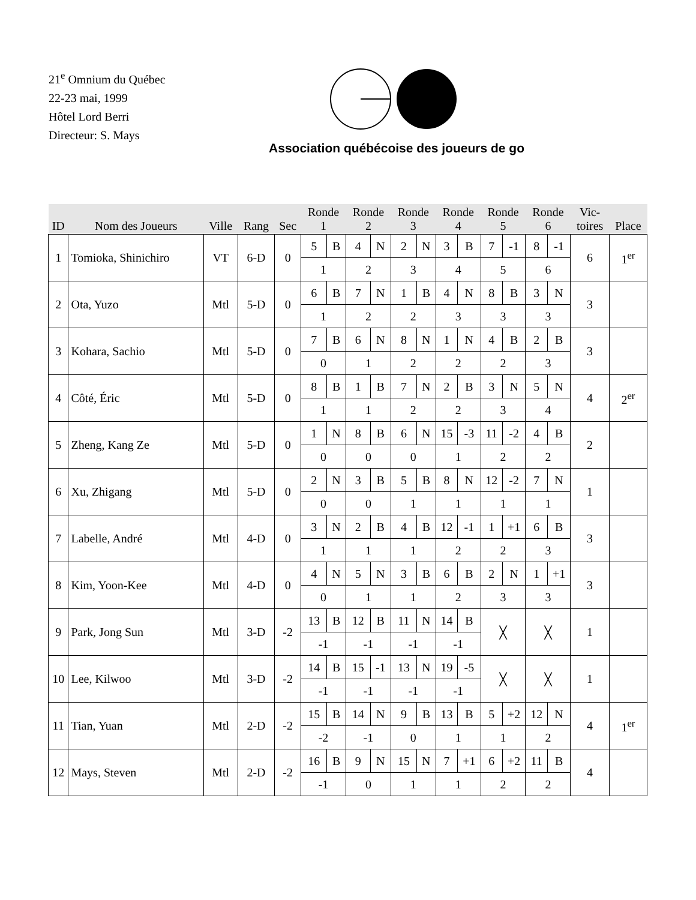21<sup>e</sup> Omnium du Québec
22-23 mai, 1999
Hôtel Lord Berri
Directeur: S. Mays
Association québécoise des joueurs de go
| ID | Nom des Joueurs | Ville | Rang | Sec | Ronde 1 | | Ronde 2 | | Ronde 3 | | Ronde 4 | | Ronde 5 | | Ronde 6 | | Vic- toires | Place |
| --- | --- | --- | --- | --- | --- | --- | --- | --- | --- | --- | --- | --- | --- | --- | --- | --- | --- | --- |
| 1 | Tomioka, Shinichiro | VT | 6-D | 0 | 5 | B | 4 | N | 2 | N | 3 | B | 7 | -1 | 8 | -1 | 6 | 1<sup>er</sup> |
| | | | | | 1 | | 2 | | 3 | | 4 | | 5 | | 6 | | | |
| 2 | Ota, Yuzo | Mtl | 5-D | 0 | 6 | B | 7 | N | 1 | B | 4 | N | 8 | B | 3 | N | 3 | |
| | | | | | 1 | | 2 | | 2 | | 3 | | 3 | | 3 | | | |
| 3 | Kohara, Sachio | Mtl | 5-D | 0 | 7 | B | 6 | N | 8 | N | 1 | N | 4 | B | 2 | B | 3 | |
| | | | | | 0 | | 1 | | 2 | | 2 | | 2 | | 3 | | | |
| 4 | Côté, Éric | Mtl | 5-D | 0 | 8 | B | 1 | B | 7 | N | 2 | B | 3 | N | 5 | N | 4 | 2<sup>er</sup> |
| | | | | | 1 | | 1 | | 2 | | 2 | | 3 | | 4 | | | |
| 5 | Zheng, Kang Ze | Mtl | 5-D | 0 | 1 | N | 8 | B | 6 | N | 15 | -3 | 11 | -2 | 4 | B | 2 | |
| | | | | | 0 | | 0 | | 0 | | 1 | | 2 | | 2 | | | |
| 6 | Xu, Zhigang | Mtl | 5-D | 0 | 2 | N | 3 | B | 5 | B | 8 | N | 12 | -2 | 7 | N | 1 | |
| | | | | | 0 | | 0 | | 1 | | 1 | | 1 | | 1 | | | |
| 7 | Labelle, André | Mtl | 4-D | 0 | 3 | N | 2 | B | 4 | B | 12 | -1 | 1 | +1 | 6 | B | 3 | |
| | | | | | 1 | | 1 | | 1 | | 2 | | 2 | | 3 | | | |
| 8 | Kim, Yoon-Kee | Mtl | 4-D | 0 | 4 | N | 5 | N | 3 | B | 6 | B | 2 | N | 1 | +1 | 3 | |
| | | | | | 0 | | 1 | | 1 | | 2 | | 3 | | 3 | | | |
| 9 | Park, Jong Sun | Mtl | 3-D | -2 | 13 | B | 12 | B | 11 | N | 14 | B | ╳ | | ╳ | | 1 | |
| | | | | | -1 | | -1 | | -1 | | -1 | | | | | | | |
| 10 | Lee, Kilwoo | Mtl | 3-D | -2 | 14 | B | 15 | -1 | 13 | N | 19 | -5 | ╳ | | ╳ | | 1 | |
| | | | | | -1 | | -1 | | -1 | | -1 | | | | | | | |
| 11 | Tian, Yuan | Mtl | 2-D | -2 | 15 | B | 14 | N | 9 | B | 13 | B | 5 | +2 | 12 | N | 4 | 1<sup>er</sup> |
| | | | | | -2 | | -1 | | 0 | | 1 | | 1 | | 2 | | | |
| 12 | Mays, Steven | Mtl | 2-D | -2 | 16 | B | 9 | N | 15 | N | 7 | +1 | 6 | +2 | 11 | B | 4 | |
| | | | | | -1 | | 0 | | 1 | | 1 | | 2 | | 2 | | | |